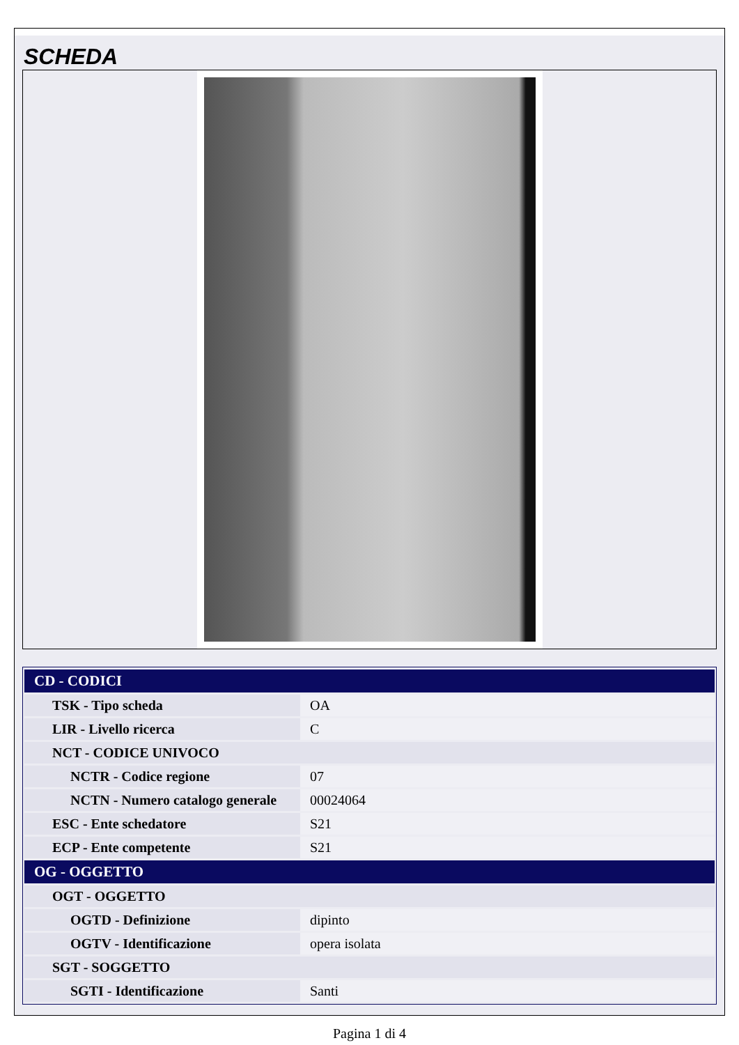SCHEDA
| CD - CODICI | |
| --- | --- |
| TSK - Tipo scheda | OA |
| LIR - Livello ricerca | C |
| NCT - CODICE UNIVOCO | |
| NCTR - Codice regione | 07 |
| NCTN - Numero catalogo generale | 00024064 |
| ESC - Ente schedatore | S21 |
| ECP - Ente competente | S21 |
| OG - OGGETTO | |
| OGT - OGGETTO | |
| OGTD - Definizione | dipinto |
| OGTV - Identificazione | opera isolata |
| SGT - SOGGETTO | |
| SGTI - Identificazione | Santi |
Pagina 1 di 4